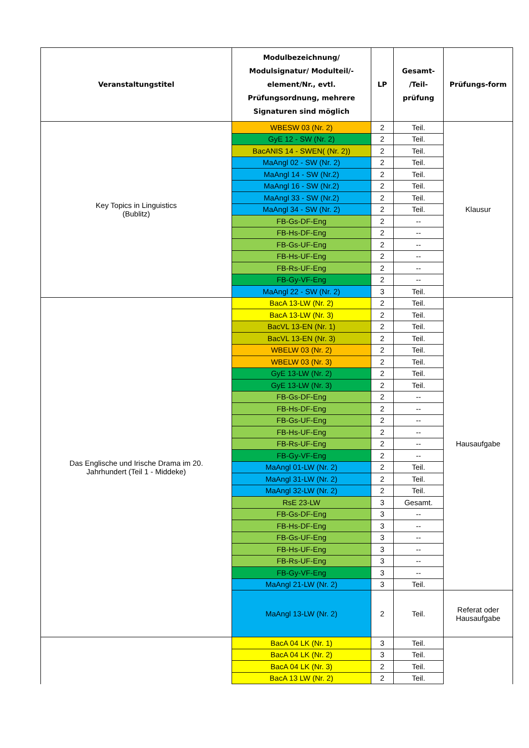| Veranstaltungstitel | Modulbezeichnung/ Modulsignatur/ Modulteil/-element/Nr., evtl. Prüfungsordnung, mehrere Signaturen sind möglich | LP | Gesamt- /Teil- prüfung | Prüfungs-form |
| --- | --- | --- | --- | --- |
| Key Topics in Linguistics (Bublitz) | WBESW 03 (Nr. 2) | 2 | Teil. | Klausur |
| | GyE 12 - SW (Nr. 2) | 2 | Teil. | |
| | BacANIS 14 - SWEN( (Nr. 2)) | 2 | Teil. | |
| | MaAngl 02 - SW (Nr. 2) | 2 | Teil. | |
| | MaAngl 14 - SW (Nr.2) | 2 | Teil. | |
| | MaAngl 16 - SW (Nr.2) | 2 | Teil. | |
| | MaAngl 33 - SW (Nr.2) | 2 | Teil. | |
| | MaAngl 34 - SW (Nr. 2) | 2 | Teil. | |
| | FB-Gs-DF-Eng | 2 | -- | |
| | FB-Hs-DF-Eng | 2 | -- | |
| | FB-Gs-UF-Eng | 2 | -- | |
| | FB-Hs-UF-Eng | 2 | -- | |
| | FB-Rs-UF-Eng | 2 | -- | |
| | FB-Gy-VF-Eng | 2 | -- | |
| | MaAngl 22 - SW (Nr. 2) | 3 | Teil. | |
| Das Englische und Irische Drama im 20. Jahrhundert (Teil 1 - Middeke) | BacA 13-LW (Nr. 2) | 2 | Teil. | Hausaufgabe |
| | BacA 13-LW (Nr. 3) | 2 | Teil. | |
| | BacVL 13-EN (Nr. 1) | 2 | Teil. | |
| | BacVL 13-EN (Nr. 3) | 2 | Teil. | |
| | WBELW 03 (Nr. 2) | 2 | Teil. | |
| | WBELW 03 (Nr. 3) | 2 | Teil. | |
| | GyE 13-LW (Nr. 2) | 2 | Teil. | |
| | GyE 13-LW (Nr. 3) | 2 | Teil. | |
| | FB-Gs-DF-Eng | 2 | -- | |
| | FB-Hs-DF-Eng | 2 | -- | |
| | FB-Gs-UF-Eng | 2 | -- | |
| | FB-Hs-UF-Eng | 2 | -- | |
| | FB-Rs-UF-Eng | 2 | -- | |
| | FB-Gy-VF-Eng | 2 | -- | |
| | MaAngl 01-LW (Nr. 2) | 2 | Teil. | |
| | MaAngl 31-LW (Nr. 2) | 2 | Teil. | |
| | MaAngl 32-LW (Nr. 2) | 2 | Teil. | |
| | RsE 23-LW | 3 | Gesamt. | |
| | FB-Gs-DF-Eng | 3 | -- | |
| | FB-Hs-DF-Eng | 3 | -- | |
| | FB-Gs-UF-Eng | 3 | -- | |
| | FB-Hs-UF-Eng | 3 | -- | |
| | FB-Rs-UF-Eng | 3 | -- | |
| | FB-Gy-VF-Eng | 3 | -- | |
| | MaAngl 21-LW (Nr. 2) | 3 | Teil. | |
| | MaAngl 13-LW (Nr. 2) | 2 | Teil. | Referat oder Hausaufgabe |
| | BacA 04 LK (Nr. 1) | 3 | Teil. | |
| | BacA 04 LK (Nr. 2) | 3 | Teil. | |
| | BacA 04 LK (Nr. 3) | 2 | Teil. | |
| | BacA 13 LW (Nr. 2) | 2 | Teil. | |